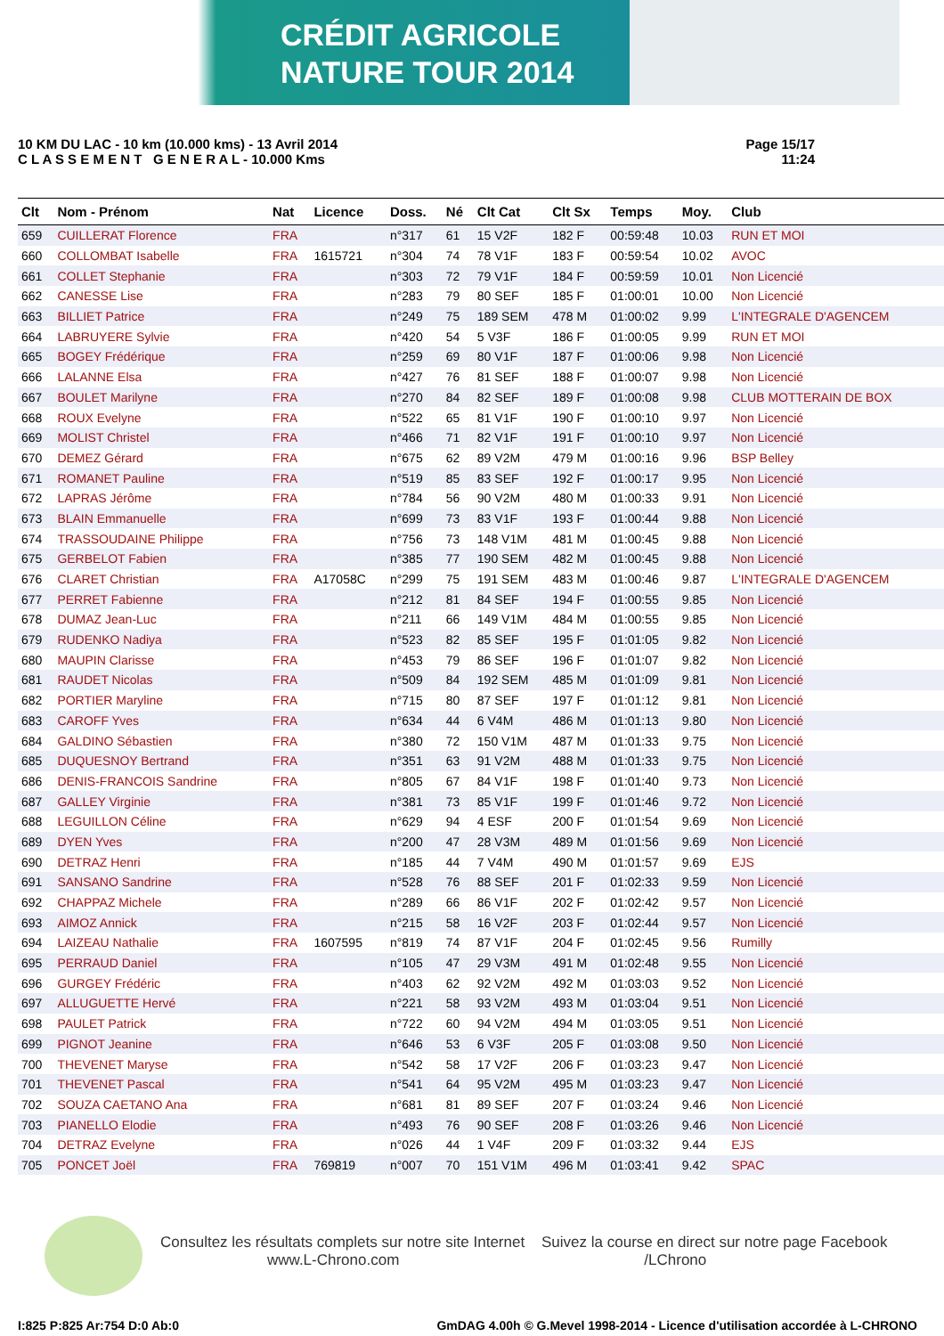CRÉDIT AGRICOLE
NATURE TOUR 2014
Page 15/17
11:24
10 KM DU LAC - 10 km (10.000 kms) - 13 Avril 2014
C L A S S E M E N T G E N E R A L - 10.000 Kms
| Clt | Nom - Prénom | Nat | Licence | Doss. | Né | Clt Cat | Clt Sx | Temps | Moy. | Club |
| --- | --- | --- | --- | --- | --- | --- | --- | --- | --- | --- |
| 659 | CUILLERAT Florence | FRA | | n°317 | 61 | 15 V2F | 182 F | 00:59:48 | 10.03 | RUN ET MOI |
| 660 | COLLOMBAT Isabelle | FRA | 1615721 | n°304 | 74 | 78 V1F | 183 F | 00:59:54 | 10.02 | AVOC |
| 661 | COLLET Stephanie | FRA | | n°303 | 72 | 79 V1F | 184 F | 00:59:59 | 10.01 | Non Licencié |
| 662 | CANESSE Lise | FRA | | n°283 | 79 | 80 SEF | 185 F | 01:00:01 | 10.00 | Non Licencié |
| 663 | BILLIET Patrice | FRA | | n°249 | 75 | 189 SEM | 478 M | 01:00:02 | 9.99 | L'INTEGRALE D'AGENCEM |
| 664 | LABRUYERE Sylvie | FRA | | n°420 | 54 | 5 V3F | 186 F | 01:00:05 | 9.99 | RUN ET MOI |
| 665 | BOGEY Frédérique | FRA | | n°259 | 69 | 80 V1F | 187 F | 01:00:06 | 9.98 | Non Licencié |
| 666 | LALANNE Elsa | FRA | | n°427 | 76 | 81 SEF | 188 F | 01:00:07 | 9.98 | Non Licencié |
| 667 | BOULET Marilyne | FRA | | n°270 | 84 | 82 SEF | 189 F | 01:00:08 | 9.98 | CLUB MOTTERAIN DE BOX |
| 668 | ROUX Evelyne | FRA | | n°522 | 65 | 81 V1F | 190 F | 01:00:10 | 9.97 | Non Licencié |
| 669 | MOLIST Christel | FRA | | n°466 | 71 | 82 V1F | 191 F | 01:00:10 | 9.97 | Non Licencié |
| 670 | DEMEZ Gérard | FRA | | n°675 | 62 | 89 V2M | 479 M | 01:00:16 | 9.96 | BSP Belley |
| 671 | ROMANET Pauline | FRA | | n°519 | 85 | 83 SEF | 192 F | 01:00:17 | 9.95 | Non Licencié |
| 672 | LAPRAS Jérôme | FRA | | n°784 | 56 | 90 V2M | 480 M | 01:00:33 | 9.91 | Non Licencié |
| 673 | BLAIN Emmanuelle | FRA | | n°699 | 73 | 83 V1F | 193 F | 01:00:44 | 9.88 | Non Licencié |
| 674 | TRASSOUDAINE Philippe | FRA | | n°756 | 73 | 148 V1M | 481 M | 01:00:45 | 9.88 | Non Licencié |
| 675 | GERBELOT Fabien | FRA | | n°385 | 77 | 190 SEM | 482 M | 01:00:45 | 9.88 | Non Licencié |
| 676 | CLARET Christian | FRA | A17058C | n°299 | 75 | 191 SEM | 483 M | 01:00:46 | 9.87 | L'INTEGRALE D'AGENCEM |
| 677 | PERRET Fabienne | FRA | | n°212 | 81 | 84 SEF | 194 F | 01:00:55 | 9.85 | Non Licencié |
| 678 | DUMAZ Jean-Luc | FRA | | n°211 | 66 | 149 V1M | 484 M | 01:00:55 | 9.85 | Non Licencié |
| 679 | RUDENKO Nadiya | FRA | | n°523 | 82 | 85 SEF | 195 F | 01:01:05 | 9.82 | Non Licencié |
| 680 | MAUPIN Clarisse | FRA | | n°453 | 79 | 86 SEF | 196 F | 01:01:07 | 9.82 | Non Licencié |
| 681 | RAUDET Nicolas | FRA | | n°509 | 84 | 192 SEM | 485 M | 01:01:09 | 9.81 | Non Licencié |
| 682 | PORTIER Maryline | FRA | | n°715 | 80 | 87 SEF | 197 F | 01:01:12 | 9.81 | Non Licencié |
| 683 | CAROFF Yves | FRA | | n°634 | 44 | 6 V4M | 486 M | 01:01:13 | 9.80 | Non Licencié |
| 684 | GALDINO Sébastien | FRA | | n°380 | 72 | 150 V1M | 487 M | 01:01:33 | 9.75 | Non Licencié |
| 685 | DUQUESNOY Bertrand | FRA | | n°351 | 63 | 91 V2M | 488 M | 01:01:33 | 9.75 | Non Licencié |
| 686 | DENIS-FRANCOIS Sandrine | FRA | | n°805 | 67 | 84 V1F | 198 F | 01:01:40 | 9.73 | Non Licencié |
| 687 | GALLEY Virginie | FRA | | n°381 | 73 | 85 V1F | 199 F | 01:01:46 | 9.72 | Non Licencié |
| 688 | LEGUILLON Céline | FRA | | n°629 | 94 | 4 ESF | 200 F | 01:01:54 | 9.69 | Non Licencié |
| 689 | DYEN Yves | FRA | | n°200 | 47 | 28 V3M | 489 M | 01:01:56 | 9.69 | Non Licencié |
| 690 | DETRAZ Henri | FRA | | n°185 | 44 | 7 V4M | 490 M | 01:01:57 | 9.69 | EJS |
| 691 | SANSANO Sandrine | FRA | | n°528 | 76 | 88 SEF | 201 F | 01:02:33 | 9.59 | Non Licencié |
| 692 | CHAPPAZ Michele | FRA | | n°289 | 66 | 86 V1F | 202 F | 01:02:42 | 9.57 | Non Licencié |
| 693 | AIMOZ Annick | FRA | | n°215 | 58 | 16 V2F | 203 F | 01:02:44 | 9.57 | Non Licencié |
| 694 | LAIZEAU Nathalie | FRA | 1607595 | n°819 | 74 | 87 V1F | 204 F | 01:02:45 | 9.56 | Rumilly |
| 695 | PERRAUD Daniel | FRA | | n°105 | 47 | 29 V3M | 491 M | 01:02:48 | 9.55 | Non Licencié |
| 696 | GURGEY Frédéric | FRA | | n°403 | 62 | 92 V2M | 492 M | 01:03:03 | 9.52 | Non Licencié |
| 697 | ALLUGUETTE Hervé | FRA | | n°221 | 58 | 93 V2M | 493 M | 01:03:04 | 9.51 | Non Licencié |
| 698 | PAULET Patrick | FRA | | n°722 | 60 | 94 V2M | 494 M | 01:03:05 | 9.51 | Non Licencié |
| 699 | PIGNOT Jeanine | FRA | | n°646 | 53 | 6 V3F | 205 F | 01:03:08 | 9.50 | Non Licencié |
| 700 | THEVENET Maryse | FRA | | n°542 | 58 | 17 V2F | 206 F | 01:03:23 | 9.47 | Non Licencié |
| 701 | THEVENET Pascal | FRA | | n°541 | 64 | 95 V2M | 495 M | 01:03:23 | 9.47 | Non Licencié |
| 702 | SOUZA CAETANO Ana | FRA | | n°681 | 81 | 89 SEF | 207 F | 01:03:24 | 9.46 | Non Licencié |
| 703 | PIANELLO Elodie | FRA | | n°493 | 76 | 90 SEF | 208 F | 01:03:26 | 9.46 | Non Licencié |
| 704 | DETRAZ Evelyne | FRA | | n°026 | 44 | 1 V4F | 209 F | 01:03:32 | 9.44 | EJS |
| 705 | PONCET Joël | FRA | 769819 | n°007 | 70 | 151 V1M | 496 M | 01:03:41 | 9.42 | SPAC |
Consultez les résultats complets sur notre site Internet Suivez la course en direct sur notre page Facebook
www.L-Chrono.com /LChrono
GmDAG 4.00h © G.Mevel 1998-2014 - Licence d'utilisation accordée à L-CHRONO I:825 P:825 Ar:754 D:0 Ab:0